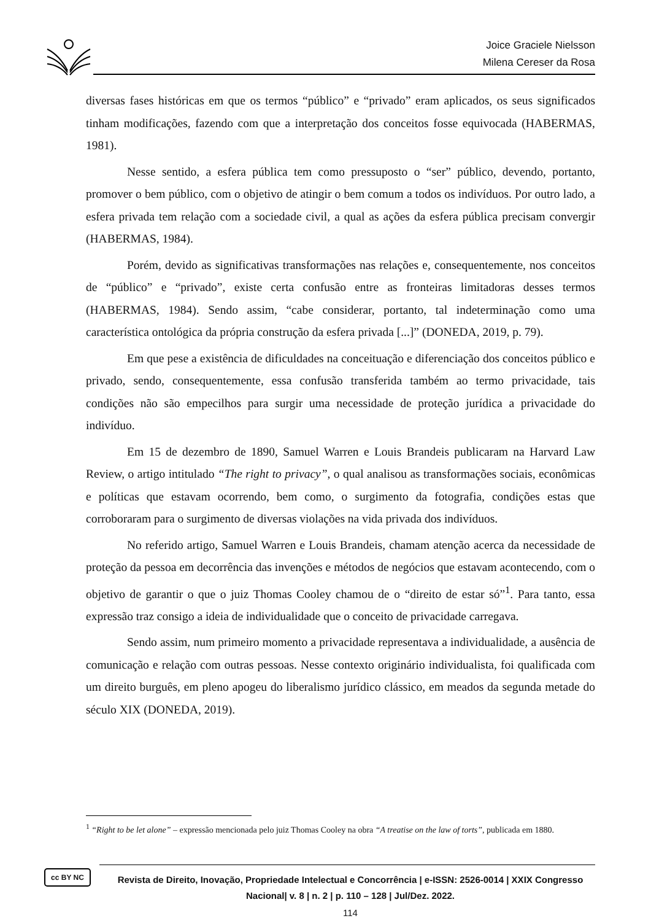Joice Graciele Nielsson
Milena Cereser da Rosa
diversas fases históricas em que os termos “público” e “privado” eram aplicados, os seus significados tinham modificações, fazendo com que a interpretação dos conceitos fosse equivocada (HABERMAS, 1981).
Nesse sentido, a esfera pública tem como pressuposto o “ser” público, devendo, portanto, promover o bem público, com o objetivo de atingir o bem comum a todos os indivíduos. Por outro lado, a esfera privada tem relação com a sociedade civil, a qual as ações da esfera pública precisam convergir (HABERMAS, 1984).
Porém, devido as significativas transformações nas relações e, consequentemente, nos conceitos de “público” e “privado”, existe certa confusão entre as fronteiras limitadoras desses termos (HABERMAS, 1984). Sendo assim, “cabe considerar, portanto, tal indeterminação como uma característica ontológica da própria construção da esfera privada [...]” (DONEDA, 2019, p. 79).
Em que pese a existência de dificuldades na conceituação e diferenciação dos conceitos público e privado, sendo, consequentemente, essa confusão transferida também ao termo privacidade, tais condições não são empecilhos para surgir uma necessidade de proteção jurídica a privacidade do indivíduo.
Em 15 de dezembro de 1890, Samuel Warren e Louis Brandeis publicaram na Harvard Law Review, o artigo intitulado “The right to privacy”, o qual analisou as transformações sociais, econômicas e políticas que estavam ocorrendo, bem como, o surgimento da fotografia, condições estas que corroboraram para o surgimento de diversas violações na vida privada dos indivíduos.
No referido artigo, Samuel Warren e Louis Brandeis, chamam atenção acerca da necessidade de proteção da pessoa em decorrência das invenções e métodos de negócios que estavam acontecendo, com o objetivo de garantir o que o juiz Thomas Cooley chamou de o “direito de estar só”<sup>1</sup>. Para tanto, essa expressão traz consigo a ideia de individualidade que o conceito de privacidade carregava.
Sendo assim, num primeiro momento a privacidade representava a individualidade, a ausência de comunicação e relação com outras pessoas. Nesse contexto originário individualista, foi qualificada com um direito burguês, em pleno apogeu do liberalismo jurídico clássico, em meados da segunda metade do século XIX (DONEDA, 2019).
<sup>1</sup> “Right to be let alone” – expressão mencionada pelo juiz Thomas Cooley na obra “A treatise on the law of torts”, publicada em 1880.
cc BY NC
Revista de Direito, Inovação, Propriedade Intelectual e Concorrência | e-ISSN: 2526-0014 | XXIX Congresso Nacional| v. 8 | n. 2 | p. 110 – 128 | Jul/Dez. 2022.
114